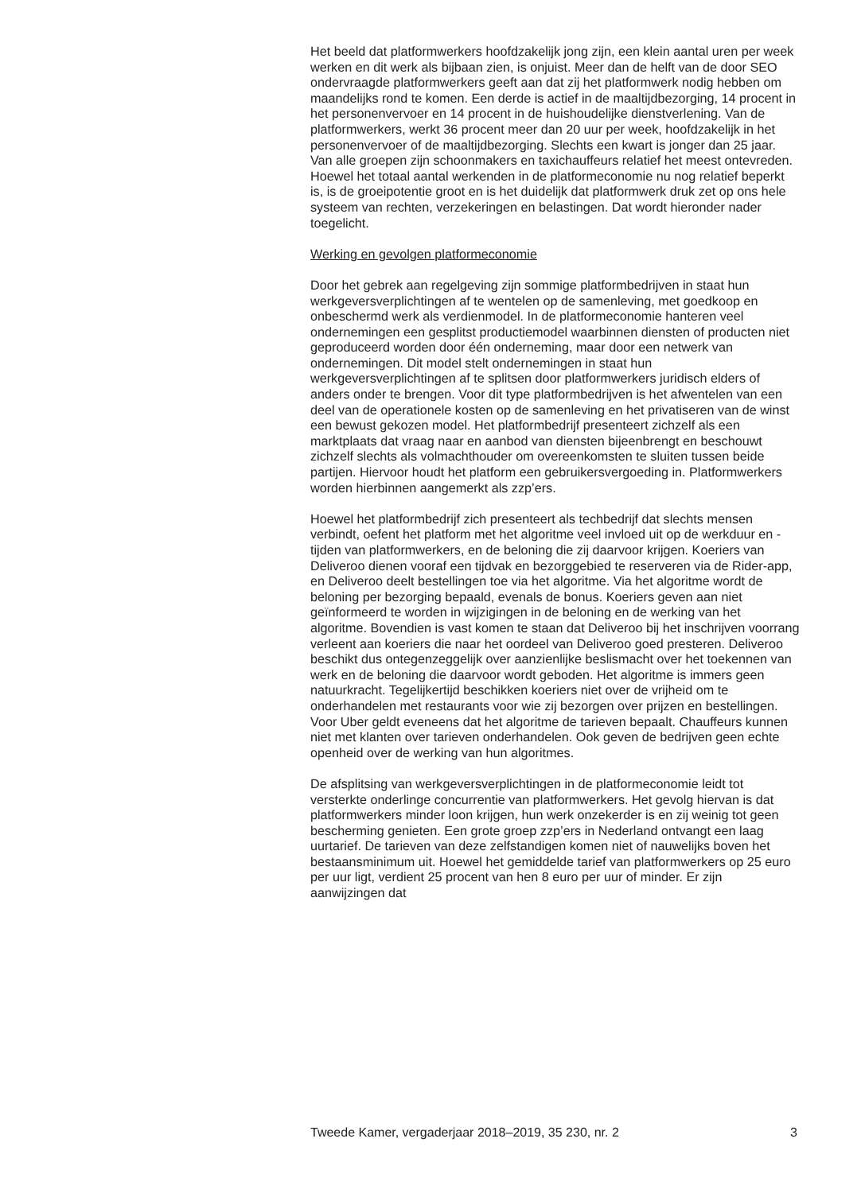Het beeld dat platformwerkers hoofdzakelijk jong zijn, een klein aantal uren per week werken en dit werk als bijbaan zien, is onjuist. Meer dan de helft van de door SEO ondervraagde platformwerkers geeft aan dat zij het platformwerk nodig hebben om maandelijks rond te komen. Een derde is actief in de maaltijdbezorging, 14 procent in het personenvervoer en 14 procent in de huishoudelijke dienstverlening. Van de platformwerkers, werkt 36 procent meer dan 20 uur per week, hoofdzakelijk in het personenvervoer of de maaltijdbezorging. Slechts een kwart is jonger dan 25 jaar. Van alle groepen zijn schoonmakers en taxichauffeurs relatief het meest ontevreden. Hoewel het totaal aantal werkenden in de platformeconomie nu nog relatief beperkt is, is de groeipotentie groot en is het duidelijk dat platformwerk druk zet op ons hele systeem van rechten, verzekeringen en belastingen. Dat wordt hieronder nader toegelicht.
Werking en gevolgen platformeconomie
Door het gebrek aan regelgeving zijn sommige platformbedrijven in staat hun werkgeversverplichtingen af te wentelen op de samenleving, met goedkoop en onbeschermd werk als verdienmodel. In de platformeconomie hanteren veel ondernemingen een gesplitst productiemodel waarbinnen diensten of producten niet geproduceerd worden door één onderneming, maar door een netwerk van ondernemingen. Dit model stelt ondernemingen in staat hun werkgeversverplichtingen af te splitsen door platformwerkers juridisch elders of anders onder te brengen. Voor dit type platformbedrijven is het afwentelen van een deel van de operationele kosten op de samenleving en het privatiseren van de winst een bewust gekozen model. Het platformbedrijf presenteert zichzelf als een marktplaats dat vraag naar en aanbod van diensten bijeenbrengt en beschouwt zichzelf slechts als volmachthouder om overeenkomsten te sluiten tussen beide partijen. Hiervoor houdt het platform een gebruikersvergoeding in. Platformwerkers worden hierbinnen aangemerkt als zzp’ers.
Hoewel het platformbedrijf zich presenteert als techbedrijf dat slechts mensen verbindt, oefent het platform met het algoritme veel invloed uit op de werkduur en -tijden van platformwerkers, en de beloning die zij daarvoor krijgen. Koeriers van Deliveroo dienen vooraf een tijdvak en bezorggebied te reserveren via de Rider-app, en Deliveroo deelt bestellingen toe via het algoritme. Via het algoritme wordt de beloning per bezorging bepaald, evenals de bonus. Koeriers geven aan niet geïnformeerd te worden in wijzigingen in de beloning en de werking van het algoritme. Bovendien is vast komen te staan dat Deliveroo bij het inschrijven voorrang verleent aan koeriers die naar het oordeel van Deliveroo goed presteren. Deliveroo beschikt dus ontegenzeggelijk over aanzienlijke beslismacht over het toekennen van werk en de beloning die daarvoor wordt geboden. Het algoritme is immers geen natuurkracht. Tegelijkertijd beschikken koeriers niet over de vrijheid om te onderhandelen met restaurants voor wie zij bezorgen over prijzen en bestellingen. Voor Uber geldt eveneens dat het algoritme de tarieven bepaalt. Chauffeurs kunnen niet met klanten over tarieven onderhandelen. Ook geven de bedrijven geen echte openheid over de werking van hun algoritmes.
De afsplitsing van werkgeversverplichtingen in de platformeconomie leidt tot versterkte onderlinge concurrentie van platformwerkers. Het gevolg hiervan is dat platformwerkers minder loon krijgen, hun werk onzekerder is en zij weinig tot geen bescherming genieten. Een grote groep zzp’ers in Nederland ontvangt een laag uurtarief. De tarieven van deze zelfstandigen komen niet of nauwelijks boven het bestaansminimum uit. Hoewel het gemiddelde tarief van platformwerkers op 25 euro per uur ligt, verdient 25 procent van hen 8 euro per uur of minder. Er zijn aanwijzingen dat
Tweede Kamer, vergaderjaar 2018–2019, 35 230, nr. 2 3